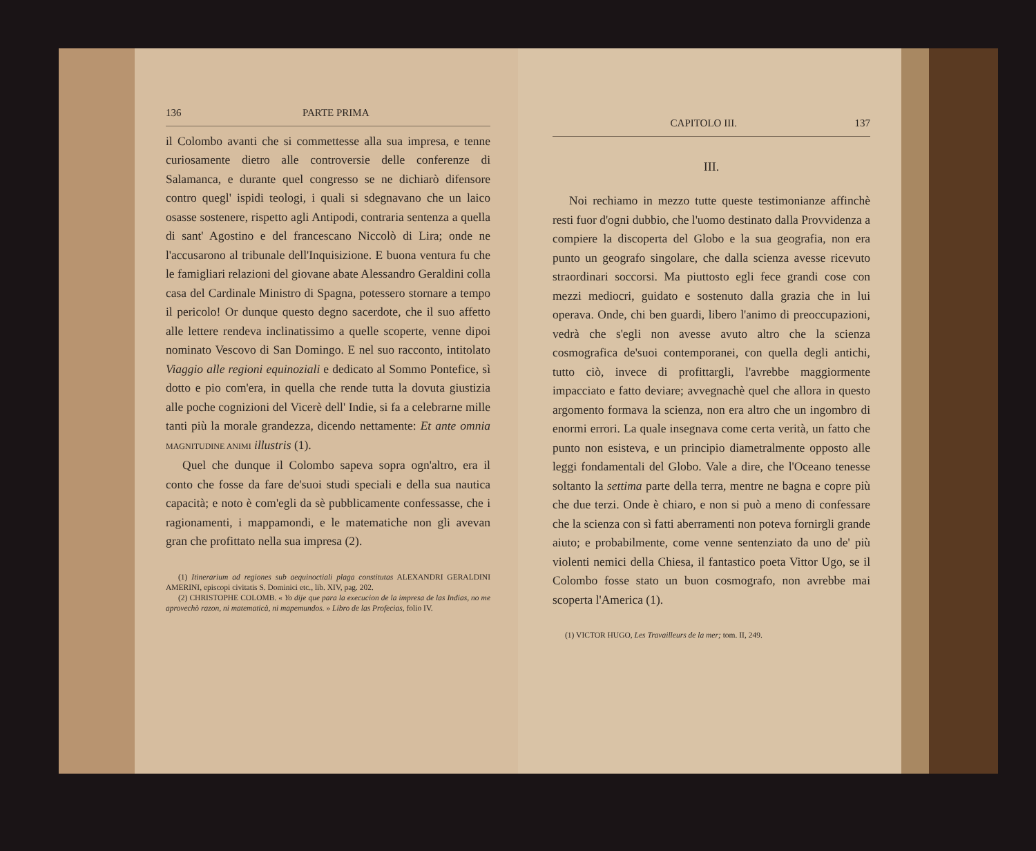136 PARTE PRIMA
il Colombo avanti che si commettesse alla sua impresa, e tenne curiosamente dietro alle controversie delle conferenze di Salamanca, e durante quel congresso se ne dichiarò difensore contro quegl' ispidi teologi, i quali si sdegnavano che un laico osasse sostenere, rispetto agli Antipodi, contraria sentenza a quella di sant' Agostino e del francescano Niccolò di Lira; onde ne l'accusarono al tribunale dell'Inquisizione. E buona ventura fu che le famigliari relazioni del giovane abate Alessandro Geraldini colla casa del Cardinale Ministro di Spagna, potessero stornare a tempo il pericolo! Or dunque questo degno sacerdote, che il suo affetto alle lettere rendeva inclinatissimo a quelle scoperte, venne dipoi nominato Vescovo di San Domingo. E nel suo racconto, intitolato Viaggio alle regioni equinoziali e dedicato al Sommo Pontefice, sì dotto e pio com'era, in quella che rende tutta la dovuta giustizia alle poche cognizioni del Vicerè dell' Indie, si fa a celebrarne mille tanti più la morale grandezza, dicendo nettamente: Et ante omnia MAGNITUDINE ANIMI illustris (1).
Quel che dunque il Colombo sapeva sopra ogn'altro, era il conto che fosse da fare de'suoi studi speciali e della sua nautica capacità; e noto è com'egli da sè pubblicamente confessasse, che i ragionamenti, i mappamondi, e le matematiche non gli avevan gran che profittato nella sua impresa (2).
(1) Itinerarium ad regiones sub aequinoctiali plaga constitutas ALEXANDRI GERALDINI AMERINI, episcopi civitatis S. Dominici etc., lib. XIV, pag. 202.
(2) CHRISTOPHE COLOMB. « Yo dije que para la execucion de la impresa de las Indias, no me aprovechò razon, ni matematicà, ni mapemundos. » Libro de las Profecias, folio IV.
CAPITOLO III. 137
III.
Noi rechiamo in mezzo tutte queste testimonianze affinchè resti fuor d'ogni dubbio, che l'uomo destinato dalla Provvidenza a compiere la discoperta del Globo e la sua geografia, non era punto un geografo singolare, che dalla scienza avesse ricevuto straordinari soccorsi. Ma piuttosto egli fece grandi cose con mezzi mediocri, guidato e sostenuto dalla grazia che in lui operava. Onde, chi ben guardi, libero l'animo di preoccupazioni, vedrà che s'egli non avesse avuto altro che la scienza cosmografica de'suoi contemporanei, con quella degli antichi, tutto ciò, invece di profittargli, l'avrebbe maggiormente impacciato e fatto deviare; avvegnachè quel che allora in questo argomento formava la scienza, non era altro che un ingombro di enormi errori. La quale insegnava come certa verità, un fatto che punto non esisteva, e un principio diametralmente opposto alle leggi fondamentali del Globo. Vale a dire, che l'Oceano tenesse soltanto la settima parte della terra, mentre ne bagna e copre più che due terzi. Onde è chiaro, e non si può a meno di confessare che la scienza con sì fatti aberramenti non poteva fornirgli grande aiuto; e probabilmente, come venne sentenziato da uno de' più violenti nemici della Chiesa, il fantastico poeta Vittor Ugo, se il Colombo fosse stato un buon cosmografo, non avrebbe mai scoperta l'America (1).
(1) VICTOR HUGO, Les Travailleurs de la mer; tom. II, 249.